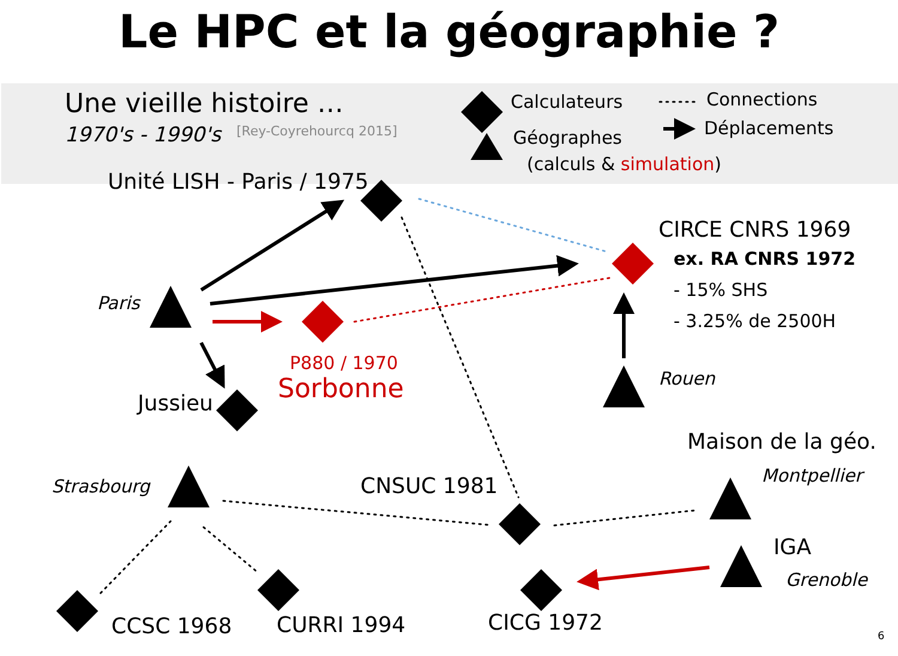Le HPC et la géographie ?
Une vieille histoire …
1970's - 1990's [Rey-Coyrehourcq 2015]
Calculateurs
Géographes
(calculs & simulation)
Connections
Déplacements
Unité LISH - Paris / 1975
CIRCE CNRS 1969
ex. RA CNRS 1972
- 15% SHS
- 3.25% de 2500H
Paris
P880 / 1970
Sorbonne Rouen
Jussieu
Maison de la géo.
Montpellier
Strasbourg CNSUC 1981
IGA
Grenoble
CCSC 1968 CURRI 1994 CICG 1972 6